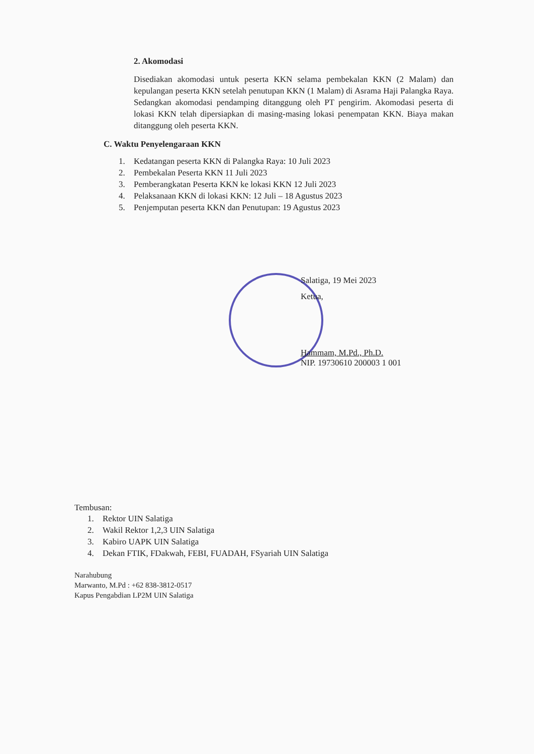2. Akomodasi
Disediakan akomodasi untuk peserta KKN selama pembekalan KKN (2 Malam) dan kepulangan peserta KKN setelah penutupan KKN (1 Malam) di Asrama Haji Palangka Raya. Sedangkan akomodasi pendamping ditanggung oleh PT pengirim. Akomodasi peserta di lokasi KKN telah dipersiapkan di masing-masing lokasi penempatan KKN. Biaya makan ditanggung oleh peserta KKN.
C. Waktu Penyelengaraan KKN
1. Kedatangan peserta KKN di Palangka Raya: 10 Juli 2023
2. Pembekalan Peserta KKN 11 Juli 2023
3. Pemberangkatan Peserta KKN ke lokasi KKN 12 Juli 2023
4. Pelaksanaan KKN di lokasi KKN: 12 Juli – 18 Agustus 2023
5. Penjemputan peserta KKN dan Penutupan: 19 Agustus 2023
Salatiga, 19 Mei 2023
Ketua,
Hammam, M.Pd., Ph.D.
NIP. 19730610 200003 1 001
Tembusan:
1. Rektor UIN Salatiga
2. Wakil Rektor 1,2,3 UIN Salatiga
3. Kabiro UAPK UIN Salatiga
4. Dekan FTIK, FDakwah, FEBI, FUADAH, FSyariah UIN Salatiga
Narahubung
Marwanto, M.Pd : +62 838-3812-0517
Kapus Pengabdian LP2M UIN Salatiga